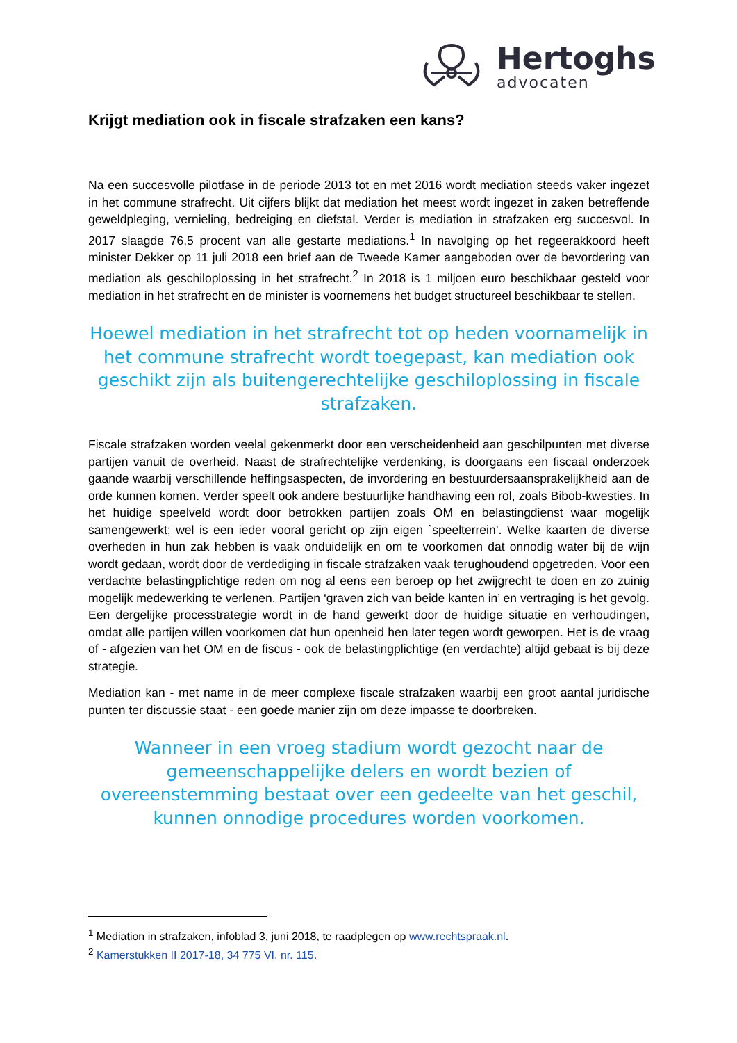Hertoghs
advocaten
Krijgt mediation ook in fiscale strafzaken een kans?
Na een succesvolle pilotfase in de periode 2013 tot en met 2016 wordt mediation steeds vaker ingezet in het commune strafrecht. Uit cijfers blijkt dat mediation het meest wordt ingezet in zaken betreffende geweldpleging, vernieling, bedreiging en diefstal. Verder is mediation in strafzaken erg succesvol. In 2017 slaagde 76,5 procent van alle gestarte mediations.<sup>1</sup> In navolging op het regeerakkoord heeft minister Dekker op 11 juli 2018 een brief aan de Tweede Kamer aangeboden over de bevordering van mediation als geschiloplossing in het strafrecht.<sup>2</sup> In 2018 is 1 miljoen euro beschikbaar gesteld voor mediation in het strafrecht en de minister is voornemens het budget structureel beschikbaar te stellen.
Hoewel mediation in het strafrecht tot op heden voornamelijk in het commune strafrecht wordt toegepast, kan mediation ook geschikt zijn als buitengerechtelijke geschiloplossing in fiscale strafzaken.
Fiscale strafzaken worden veelal gekenmerkt door een verscheidenheid aan geschilpunten met diverse partijen vanuit de overheid. Naast de strafrechtelijke verdenking, is doorgaans een fiscaal onderzoek gaande waarbij verschillende heffingsaspecten, de invordering en bestuurdersaansprakelijkheid aan de orde kunnen komen. Verder speelt ook andere bestuurlijke handhaving een rol, zoals Bibob-kwesties. In het huidige speelveld wordt door betrokken partijen zoals OM en belastingdienst waar mogelijk samengewerkt; wel is een ieder vooral gericht op zijn eigen `speelterrein’. Welke kaarten de diverse overheden in hun zak hebben is vaak onduidelijk en om te voorkomen dat onnodig water bij de wijn wordt gedaan, wordt door de verdediging in fiscale strafzaken vaak terughoudend opgetreden. Voor een verdachte belastingplichtige reden om nog al eens een beroep op het zwijgrecht te doen en zo zuinig mogelijk medewerking te verlenen. Partijen ‘graven zich van beide kanten in’ en vertraging is het gevolg. Een dergelijke processtrategie wordt in de hand gewerkt door de huidige situatie en verhoudingen, omdat alle partijen willen voorkomen dat hun openheid hen later tegen wordt geworpen. Het is de vraag of - afgezien van het OM en de fiscus - ook de belastingplichtige (en verdachte) altijd gebaat is bij deze strategie.
Mediation kan - met name in de meer complexe fiscale strafzaken waarbij een groot aantal juridische punten ter discussie staat - een goede manier zijn om deze impasse te doorbreken.
Wanneer in een vroeg stadium wordt gezocht naar de gemeenschappelijke delers en wordt bezien of overeenstemming bestaat over een gedeelte van het geschil, kunnen onnodige procedures worden voorkomen.
<sup>1</sup> Mediation in strafzaken, infoblad 3, juni 2018, te raadplegen op www.rechtspraak.nl.
<sup>2</sup> Kamerstukken II 2017-18, 34 775 VI, nr. 115.